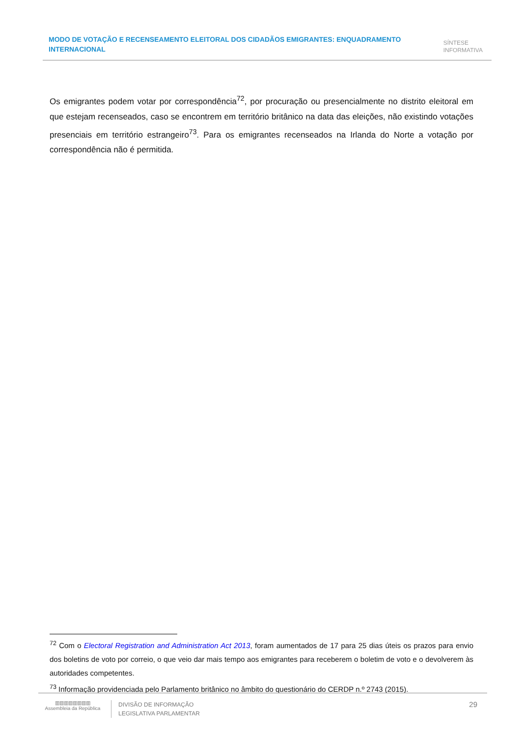MODO DE VOTAÇÃO E RECENSEAMENTO ELEITORAL DOS CIDADÃOS EMIGRANTES: ENQUADRAMENTO INTERNACIONAL
SÍNTESE
INFORMATIVA
Os emigrantes podem votar por correspondência<sup>72</sup>, por procuração ou presencialmente no distrito eleitoral em que estejam recenseados, caso se encontrem em território britânico na data das eleições, não existindo votações presenciais em território estrangeiro<sup>73</sup>. Para os emigrantes recenseados na Irlanda do Norte a votação por correspondência não é permitida.
<sup>72</sup> Com o Electoral Registration and Administration Act 2013, foram aumentados de 17 para 25 dias úteis os prazos para envio dos boletins de voto por correio, o que veio dar mais tempo aos emigrantes para receberem o boletim de voto e o devolverem às autoridades competentes.
<sup>73</sup> Informação providenciada pelo Parlamento britânico no âmbito do questionário do CERDP n.º 2743 (2015).
▥▥▥▥▥▥▥▥
Assembleia da República
DIVISÃO DE INFORMAÇÃO
LEGISLATIVA PARLAMENTAR
29